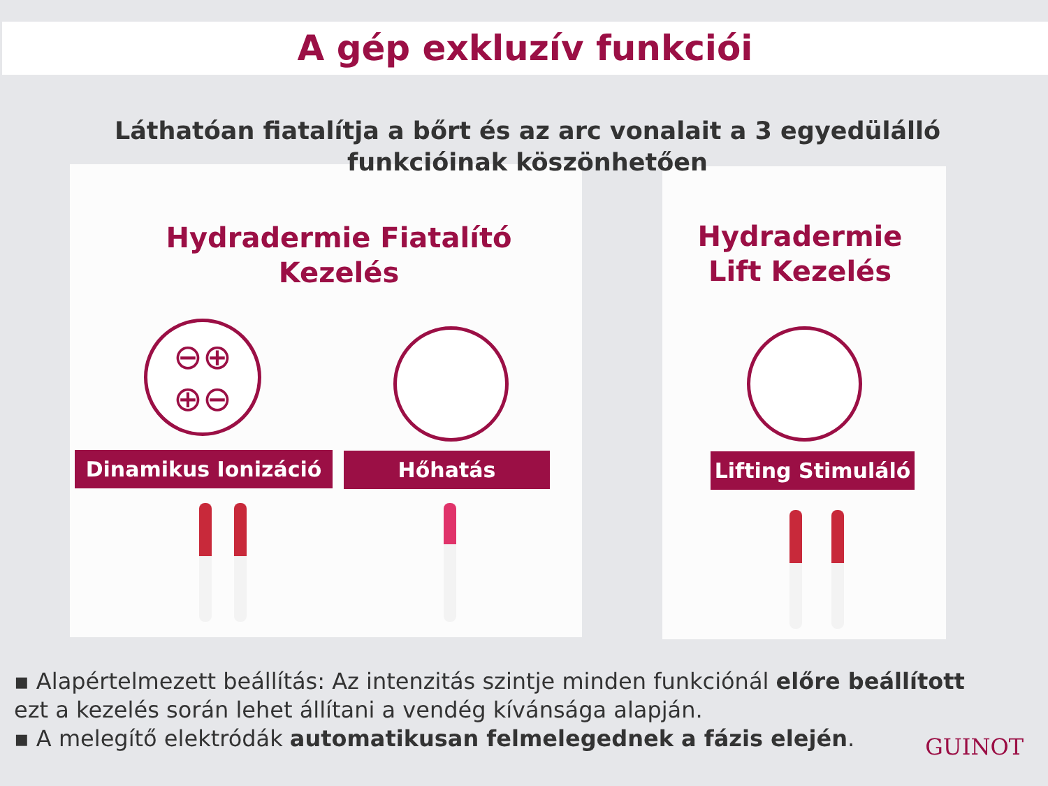A gép exkluzív funkciói
Láthatóan fiatalítja a bőrt és az arc vonalait a 3 egyedülálló funkcióinak köszönhetően
Hydradermie Fiatalító Kezelés
Hydradermie Lift Kezelés
⊖⊕
⊕⊖
Dinamikus Ionizáció Hőhatás
Lifting Stimuláló
▪ Alapértelmezett beállítás: Az intenzitás szintje minden funkciónál előre beállított ezt a kezelés során lehet állítani a vendég kívánsága alapján.
▪ A melegítő elektródák automatikusan felmelegednek a fázis elején.
GUINOT